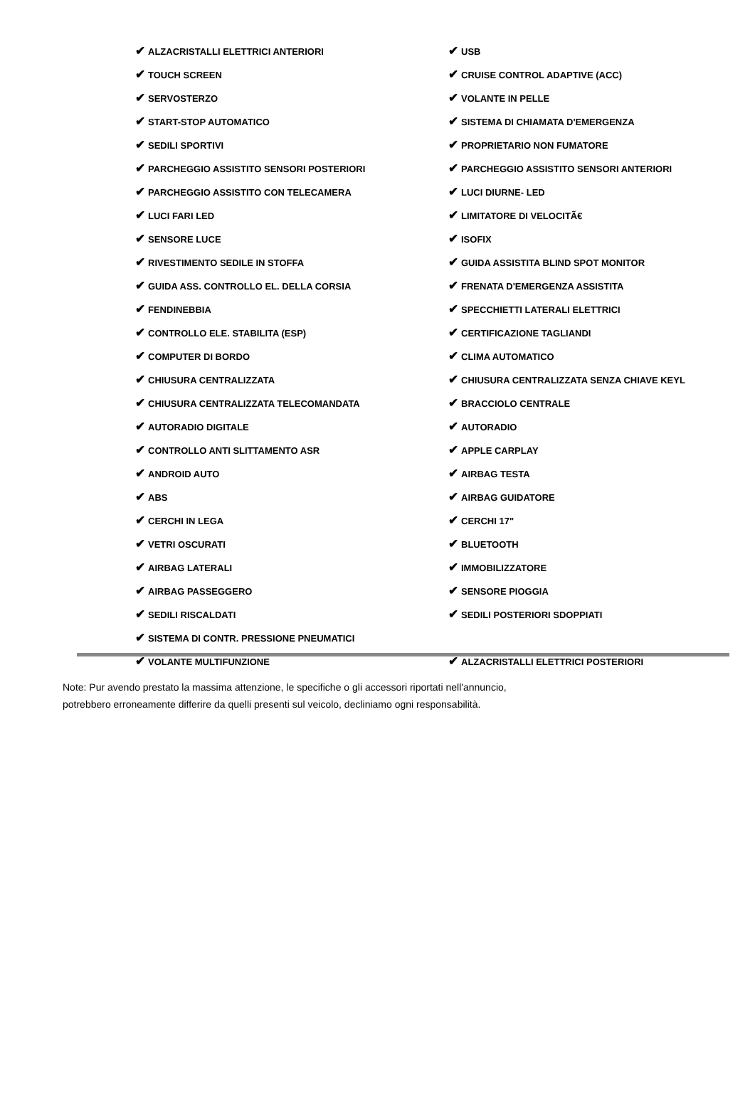| ✔ ALZACRISTALLI ELETTRICI ANTERIORI | ✔ USB |
| ✔ TOUCH SCREEN | ✔ CRUISE CONTROL ADAPTIVE (ACC) |
| ✔ SERVOSTERZO | ✔ VOLANTE IN PELLE |
| ✔ START-STOP AUTOMATICO | ✔ SISTEMA DI CHIAMATA D'EMERGENZA |
| ✔ SEDILI SPORTIVI | ✔ PROPRIETARIO NON FUMATORE |
| ✔ PARCHEGGIO ASSISTITO SENSORI POSTERIORI | ✔ PARCHEGGIO ASSISTITO SENSORI ANTERIORI |
| ✔ PARCHEGGIO ASSISTITO CON TELECAMERA | ✔ LUCI DIURNE- LED |
| ✔ LUCI FARI LED | ✔ LIMITATORE DI VELOCITÃ€ |
| ✔ SENSORE LUCE | ✔ ISOFIX |
| ✔ RIVESTIMENTO SEDILE IN STOFFA | ✔ GUIDA ASSISTITA BLIND SPOT MONITOR |
| ✔ GUIDA ASS. CONTROLLO EL. DELLA CORSIA | ✔ FRENATA D'EMERGENZA ASSISTITA |
| ✔ FENDINEBBIA | ✔ SPECCHIETTI LATERALI ELETTRICI |
| ✔ CONTROLLO ELE. STABILITA (ESP) | ✔ CERTIFICAZIONE TAGLIANDI |
| ✔ COMPUTER DI BORDO | ✔ CLIMA AUTOMATICO |
| ✔ CHIUSURA CENTRALIZZATA | ✔ CHIUSURA CENTRALIZZATA SENZA CHIAVE KEYL |
| ✔ CHIUSURA CENTRALIZZATA TELECOMANDATA | ✔ BRACCIOLO CENTRALE |
| ✔ AUTORADIO DIGITALE | ✔ AUTORADIO |
| ✔ CONTROLLO ANTI SLITTAMENTO ASR | ✔ APPLE CARPLAY |
| ✔ ANDROID AUTO | ✔ AIRBAG TESTA |
| ✔ ABS | ✔ AIRBAG GUIDATORE |
| ✔ CERCHI IN LEGA | ✔ CERCHI 17" |
| ✔ VETRI OSCURATI | ✔ BLUETOOTH |
| ✔ AIRBAG LATERALI | ✔ IMMOBILIZZATORE |
| ✔ AIRBAG PASSEGGERO | ✔ SENSORE PIOGGIA |
| ✔ SEDILI RISCALDATI | ✔ SEDILI POSTERIORI SDOPPIATI |
| ✔ SISTEMA DI CONTR. PRESSIONE PNEUMATICI | |
| ✔ VOLANTE MULTIFUNZIONE | ✔ ALZACRISTALLI ELETTRICI POSTERIORI |
Note: Pur avendo prestato la massima attenzione, le specifiche o gli accessori riportati nell'annuncio,
potrebbero erroneamente differire da quelli presenti sul veicolo, decliniamo ogni responsabilità.